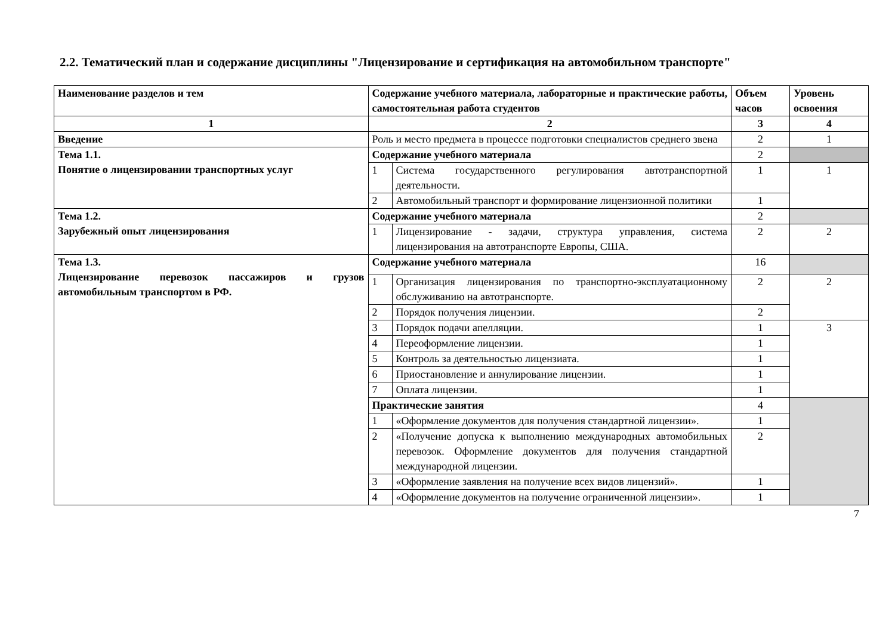2.2. Тематический план и содержание дисциплины "Лицензирование и сертификация на автомобильном транспорте"
| Наименование разделов и тем | Содержание учебного материала, лабораторные и практические работы, самостоятельная работа студентов | | Объем часов | Уровень освоения |
| 1 | 2 | | 3 | 4 |
| Введение | Роль и место предмета в процессе подготовки специалистов среднего звена | | 2 | 1 |
| Тема 1.1. Понятие о лицензировании транспортных услуг | Содержание учебного материала | | 2 | |
| | 1 | Система государственного регулирования автотранспортной деятельности. | 1 | 1 |
| | 2 | Автомобильный транспорт и формирование лицензионной политики | 1 | |
| Тема 1.2. Зарубежный опыт лицензирования | Содержание учебного материала | | 2 | |
| | 1 | Лицензирование - задачи, структура управления, система лицензирования на автотранспорте Европы, США. | 2 | 2 |
| Тема 1.3. Лицензирование перевозок пассажиров и грузов автомобильным транспортом в РФ. | Содержание учебного материала | | 16 | |
| | 1 | Организация лицензирования по транспортно-эксплуатационному обслуживанию на автотранспорте. | 2 | 2 |
| | 2 | Порядок получения лицензии. | 2 | |
| | 3 | Порядок подачи апелляции. | 1 | 3 |
| | 4 | Переоформление лицензии. | 1 | |
| | 5 | Контроль за деятельностью лицензиата. | 1 | |
| | 6 | Приостановление и аннулирование лицензии. | 1 | |
| | 7 | Оплата лицензии. | 1 | |
| | Практические занятия | | 4 | |
| | 1 | «Оформление документов для получения стандартной лицензии». | 1 | |
| | 2 | «Получение допуска к выполнению международных автомобильных перевозок. Оформление документов для получения стандартной международной лицензии. | 2 | |
| | 3 | «Оформление заявления на получение всех видов лицензий». | 1 | |
| | 4 | «Оформление документов на получение ограниченной лицензии». | 1 | |
7